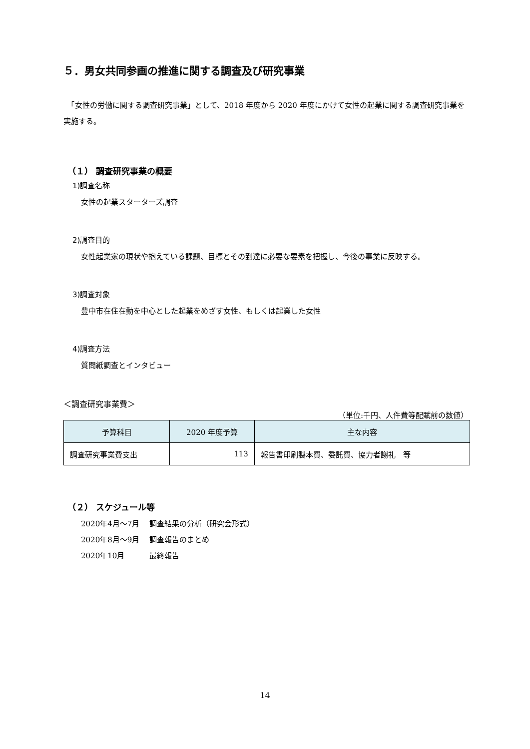５．男女共同参画の推進に関する調査及び研究事業
　「女性の労働に関する調査研究事業」として、2018 年度から 2020 年度にかけて女性の起業に関する調査研究事業を実施する。
（１） 調査研究事業の概要
1)調査名称
女性の起業スターターズ調査
2)調査目的
女性起業家の現状や抱えている課題、目標とその到達に必要な要素を把握し、今後の事業に反映する。
3)調査対象
豊中市在住在勤を中心とした起業をめざす女性、もしくは起業した女性
4)調査方法
質問紙調査とインタビュー
＜調査研究事業費＞
（単位:千円、人件費等配賦前の数値）
| 予算科目 | 2020 年度予算 | 主な内容 |
| --- | --- | --- |
| 調査研究事業費支出 | 113 | 報告書印刷製本費、委託費、協力者謝礼 等 |
（２） スケジュール等
2020年4月～7月 調査結果の分析（研究会形式）
2020年8月～9月 調査報告のまとめ
2020年10月 最終報告
14